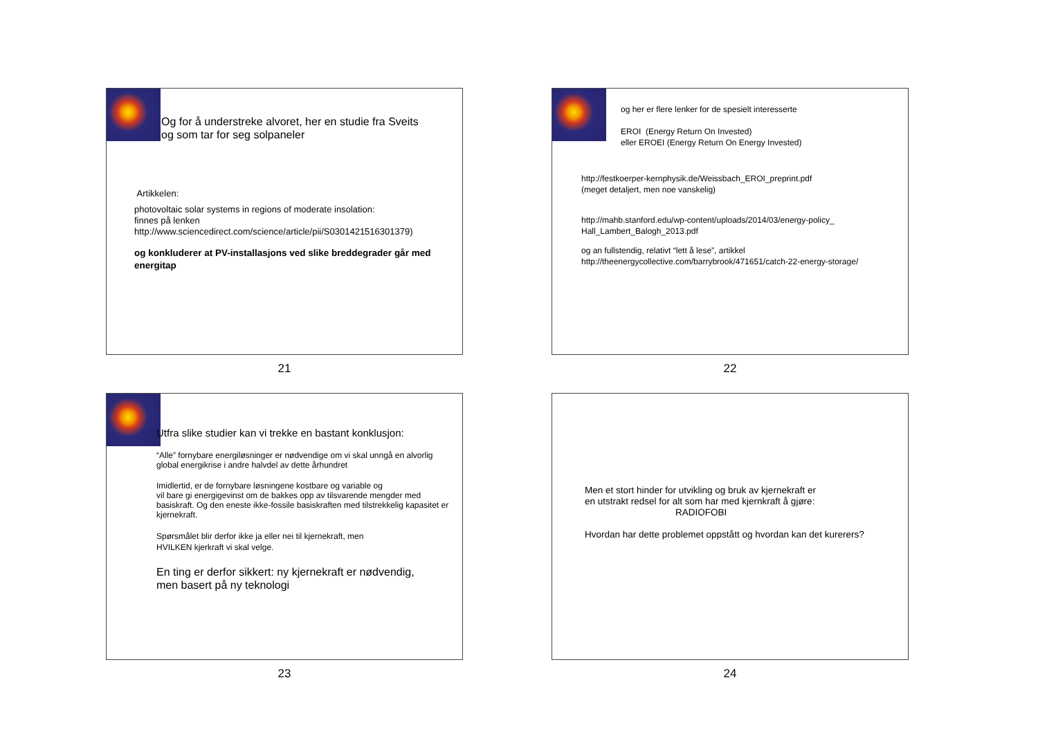Og for å understreke alvoret, her en studie fra Sveits
og som tar for seg solpaneler
Artikkelen:
photovoltaic solar systems in regions of moderate insolation:
finnes på lenken
http://www.sciencedirect.com/science/article/pii/S0301421516301379)
og konkluderer at PV-installasjons ved slike breddegrader går med energitap
21
og her er flere lenker for de spesielt interesserte
EROI (Energy Return On Invested)
eller EROEI (Energy Return On Energy Invested)
http://festkoerper-kernphysik.de/Weissbach_EROI_preprint.pdf
(meget detaljert, men noe vanskelig)
http://mahb.stanford.edu/wp-content/uploads/2014/03/energy-policy_
Hall_Lambert_Balogh_2013.pdf
og an fullstendig, relativt “lett å lese”, artikkel
http://theenergycollective.com/barrybrook/471651/catch-22-energy-storage/
22
Utfra slike studier kan vi trekke en bastant konklusjon:
“Alle” fornybare energiløsninger er nødvendige om vi skal unngå en alvorlig global energikrise i andre halvdel av dette århundret
Imidlertid, er de fornybare løsningene kostbare og variable og
vil bare gi energigevinst om de bakkes opp av tilsvarende mengder med basiskraft. Og den eneste ikke-fossile basiskraften med tilstrekkelig kapasitet er kjernekraft.
Spørsmålet blir derfor ikke ja eller nei til kjernekraft, men
HVILKEN kjerkraft vi skal velge.
En ting er derfor sikkert: ny kjernekraft er nødvendig,
men basert på ny teknologi
23
Men et stort hinder for utvikling og bruk av kjernekraft er
en utstrakt redsel for alt som har med kjernkraft å gjøre:
RADIOFOBI
Hvordan har dette problemet oppstått og hvordan kan det kurerers?
24